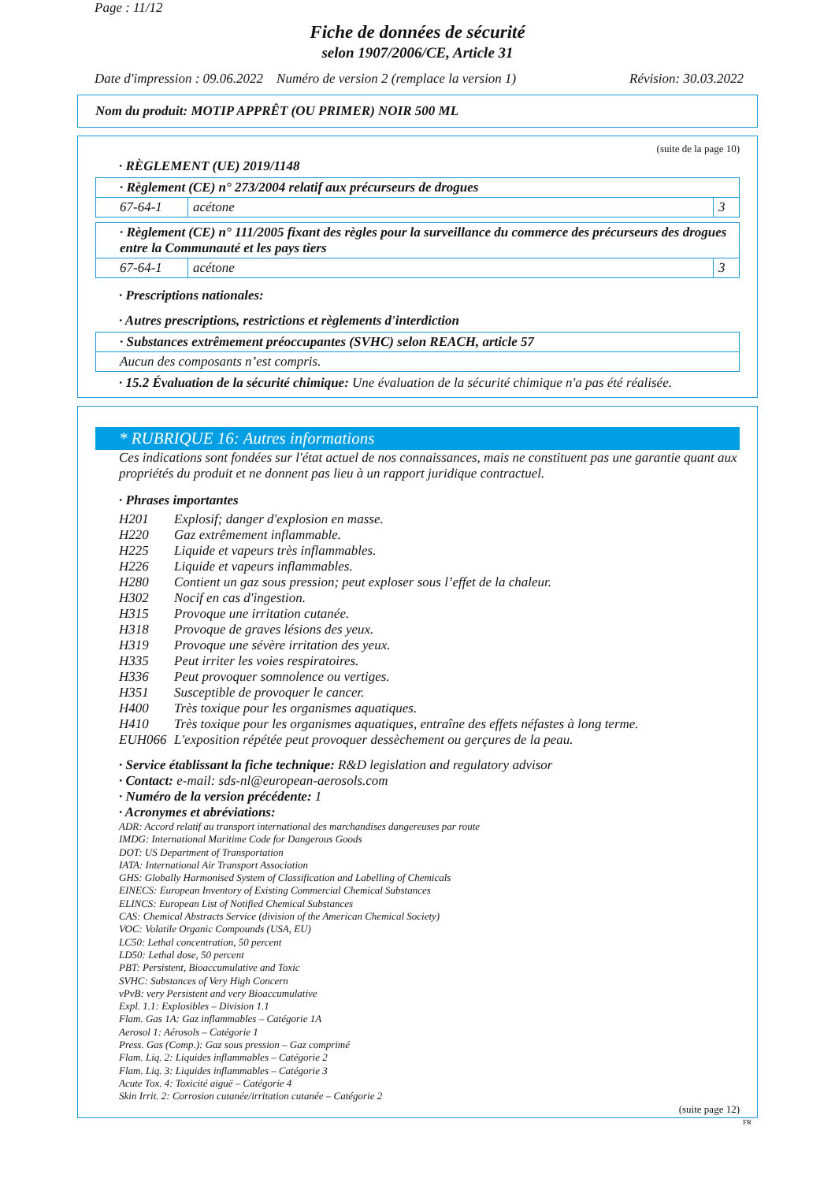Page : 11/12
Fiche de données de sécurité
selon 1907/2006/CE, Article 31
Date d'impression : 09.06.2022 Numéro de version 2 (remplace la version 1) Révision: 30.03.2022
Nom du produit: MOTIP APPRÊT (OU PRIMER) NOIR 500 ML
(suite de la page 10)
· RÈGLEMENT (UE) 2019/1148
| · Règlement (CE) n° 273/2004 relatif aux précurseurs de drogues | | |
| 67-64-1 | acétone | 3 |
| · Règlement (CE) n° 111/2005 fixant des règles pour la surveillance du commerce des précurseurs des drogues entre la Communauté et les pays tiers | | |
| 67-64-1 | acétone | 3 |
· Prescriptions nationales:
· Autres prescriptions, restrictions et règlements d'interdiction
| · Substances extrêmement préoccupantes (SVHC) selon REACH, article 57 |
| Aucun des composants n’est compris. |
· 15.2 Évaluation de la sécurité chimique: Une évaluation de la sécurité chimique n'a pas été réalisée.
* RUBRIQUE 16: Autres informations
Ces indications sont fondées sur l'état actuel de nos connaissances, mais ne constituent pas une garantie quant aux propriétés du produit et ne donnent pas lieu à un rapport juridique contractuel.
· Phrases importantes
| H201 | Explosif; danger d'explosion en masse. |
| H220 | Gaz extrêmement inflammable. |
| H225 | Liquide et vapeurs très inflammables. |
| H226 | Liquide et vapeurs inflammables. |
| H280 | Contient un gaz sous pression; peut exploser sous l’effet de la chaleur. |
| H302 | Nocif en cas d'ingestion. |
| H315 | Provoque une irritation cutanée. |
| H318 | Provoque de graves lésions des yeux. |
| H319 | Provoque une sévère irritation des yeux. |
| H335 | Peut irriter les voies respiratoires. |
| H336 | Peut provoquer somnolence ou vertiges. |
| H351 | Susceptible de provoquer le cancer. |
| H400 | Très toxique pour les organismes aquatiques. |
| H410 | Très toxique pour les organismes aquatiques, entraîne des effets néfastes à long terme. |
| EUH066 | L'exposition répétée peut provoquer dessèchement ou gerçures de la peau. |
· Service établissant la fiche technique: R&D legislation and regulatory advisor
· Contact: e-mail: sds-nl@european-aerosols.com
· Numéro de la version précédente: 1
· Acronymes et abréviations:
ADR: Accord relatif au transport international des marchandises dangereuses par route
IMDG: International Maritime Code for Dangerous Goods
DOT: US Department of Transportation
IATA: International Air Transport Association
GHS: Globally Harmonised System of Classification and Labelling of Chemicals
EINECS: European Inventory of Existing Commercial Chemical Substances
ELINCS: European List of Notified Chemical Substances
CAS: Chemical Abstracts Service (division of the American Chemical Society)
VOC: Volatile Organic Compounds (USA, EU)
LC50: Lethal concentration, 50 percent
LD50: Lethal dose, 50 percent
PBT: Persistent, Bioaccumulative and Toxic
SVHC: Substances of Very High Concern
vPvB: very Persistent and very Bioaccumulative
Expl. 1.1: Explosibles – Division 1.1
Flam. Gas 1A: Gaz inflammables – Catégorie 1A
Aerosol 1: Aérosols – Catégorie 1
Press. Gas (Comp.): Gaz sous pression – Gaz comprimé
Flam. Liq. 2: Liquides inflammables – Catégorie 2
Flam. Liq. 3: Liquides inflammables – Catégorie 3
Acute Tox. 4: Toxicité aiguë – Catégorie 4
Skin Irrit. 2: Corrosion cutanée/irritation cutanée – Catégorie 2
(suite page 12)
FR